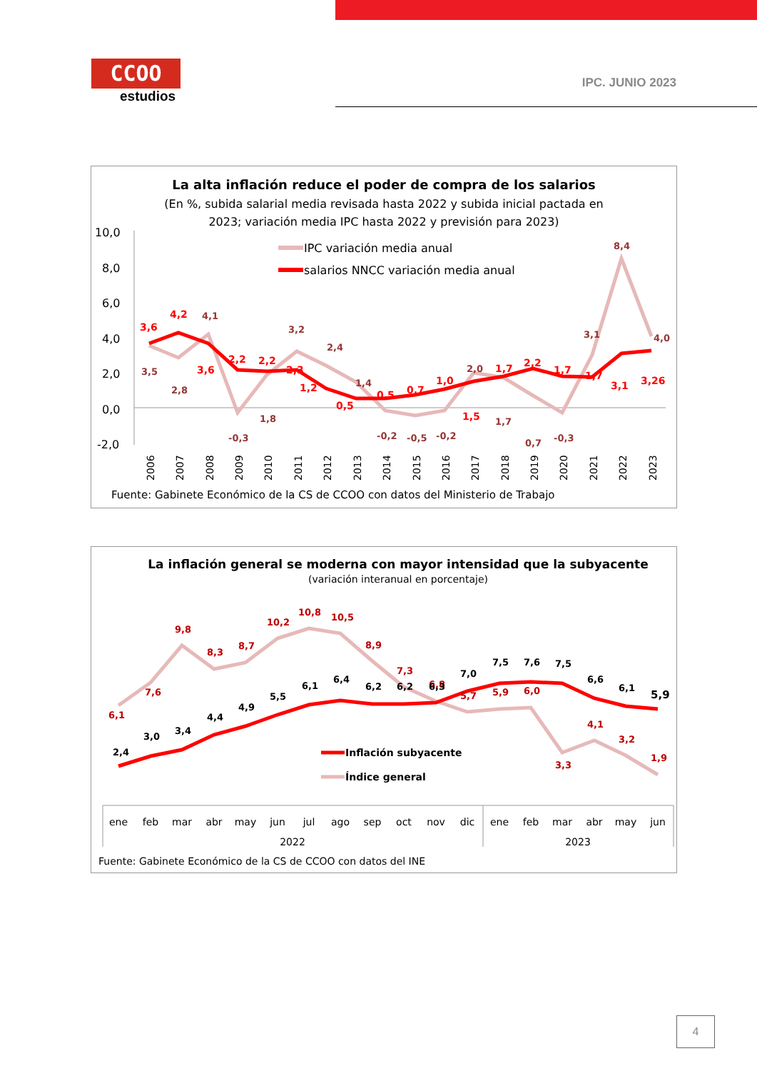CCOO
estudios
IPC. JUNIO 2023
La alta inflación reduce el poder de compra de los salarios
(En %, subida salarial media revisada hasta 2022 y subida inicial pactada en
2023; variación media IPC hasta 2022 y previsión para 2023)
10,0
8,0
6,0
4,0
2,0
0,0
-2,0
IPC variación media anual
salarios NNCC variación media anual
3,6
4,2
3,6
2,2
2,2
2,3
1,2
0,5
0,5
0,7
1,0
1,5
1,7
2,2
1,7
1,7
3,1
3,26
3,5
2,8
4,1
-0,3
1,8
3,2
2,4
1,4
-0,2
-0,5
-0,2
2,0
1,7
0,7
-0,3
3,1
8,4
4,0
2006
2007
2008
2009
2010
2011
2012
2013
2014
2015
2016
2017
2018
2019
2020
2021
2022
2023
Fuente: Gabinete Económico de la CS de CCOO con datos del Ministerio de Trabajo
La inflación general se moderna con mayor intensidad que la subyacente
(variación interanual en porcentaje)
6,1
7,6
9,8
8,3
8,7
10,2
10,8
10,5
8,9
7,3
6,8
5,7
5,9
6,0
3,3
4,1
3,2
1,9
2,4
3,0
3,4
4,4
4,9
5,5
6,1
6,4
6,2
6,2
6,3
7,0
7,5
7,6
7,5
6,6
6,1
5,9
Inflación subyacente
Índice general
ene
feb
mar
abr
may
jun
jul
ago
sep
oct
nov
dic
ene
feb
mar
abr
may
jun
2022
2023
Fuente: Gabinete Económico de la CS de CCOO con datos del INE
4